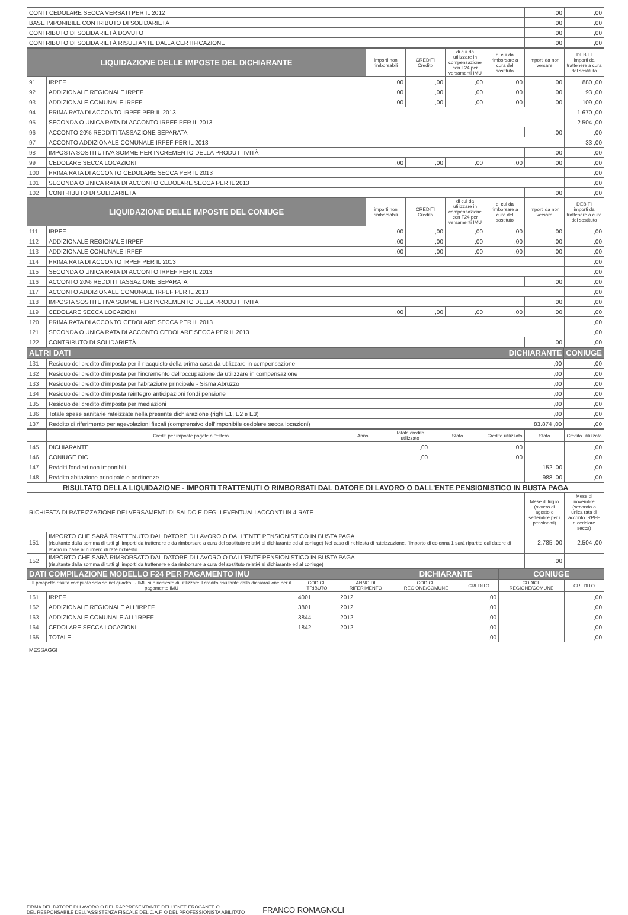| CONTI CEDOLARE SECCA VERSATI PER IL 2012 | ,00 | ,00 |
| BASE IMPONIBILE CONTRIBUTO DI SOLIDARIETÀ | ,00 | ,00 |
| CONTRIBUTO DI SOLIDARIETÀ DOVUTO | ,00 | ,00 |
| CONTRIBUTO DI SOLIDARIETÀ RISULTANTE DALLA CERTIFICAZIONE | ,00 | ,00 |
| LIQUIDAZIONE DELLE IMPOSTE DEL DICHIARANTE | | importi non rimborsabili | CREDITI Credito | di cui da utilizzare in compensazione con F24 per versamenti IMU | di cui da rimborsare a cura del sostituto | importi da non versare | DEBITI importi da trattenere a cura del sostituto |
| --- | --- | --- | --- | --- | --- | --- | --- |
| 91 | IRPEF | ,00 | ,00 | ,00 | ,00 | ,00 | 880 ,00 |
| 92 | ADDIZIONALE REGIONALE IRPEF | ,00 | ,00 | ,00 | ,00 | ,00 | 93 ,00 |
| 93 | ADDIZIONALE COMUNALE IRPEF | ,00 | ,00 | ,00 | ,00 | ,00 | 109 ,00 |
| 94 | PRIMA RATA DI ACCONTO IRPEF PER IL 2013 | | | | | | 1.670 ,00 |
| 95 | SECONDA O UNICA RATA DI ACCONTO IRPEF PER IL 2013 | | | | | | 2.504 ,00 |
| 96 | ACCONTO 20% REDDITI TASSAZIONE SEPARATA | | | | | ,00 | ,00 |
| 97 | ACCONTO ADDIZIONALE COMUNALE IRPEF PER IL 2013 | | | | | | 33 ,00 |
| 98 | IMPOSTA SOSTITUTIVA SOMME PER INCREMENTO DELLA PRODUTTIVITÀ | | | | | ,00 | ,00 |
| 99 | CEDOLARE SECCA LOCAZIONI | ,00 | ,00 | ,00 | ,00 | ,00 | ,00 |
| 100 | PRIMA RATA DI ACCONTO CEDOLARE SECCA PER IL 2013 | | | | | | ,00 |
| 101 | SECONDA O UNICA RATA DI ACCONTO CEDOLARE SECCA PER IL 2013 | | | | | | ,00 |
| 102 | CONTRIBUTO DI SOLIDARIETÀ | | | | | ,00 | ,00 |
| LIQUIDAZIONE DELLE IMPOSTE DEL CONIUGE | | importi non rimborsabili | CREDITI Credito | di cui da utilizzare in compensazione con F24 per versamenti IMU | di cui da rimborsare a cura del sostituto | importi da non versare | DEBITI importi da trattenere a cura del sostituto |
| 111 | IRPEF | ,00 | ,00 | ,00 | ,00 | ,00 | ,00 |
| 112 | ADDIZIONALE REGIONALE IRPEF | ,00 | ,00 | ,00 | ,00 | ,00 | ,00 |
| 113 | ADDIZIONALE COMUNALE IRPEF | ,00 | ,00 | ,00 | ,00 | ,00 | ,00 |
| 114 | PRIMA RATA DI ACCONTO IRPEF PER IL 2013 | | | | | | ,00 |
| 115 | SECONDA O UNICA RATA DI ACCONTO IRPEF PER IL 2013 | | | | | | ,00 |
| 116 | ACCONTO 20% REDDITI TASSAZIONE SEPARATA | | | | | ,00 | ,00 |
| 117 | ACCONTO ADDIZIONALE COMUNALE IRPEF PER IL 2013 | | | | | | ,00 |
| 118 | IMPOSTA SOSTITUTIVA SOMME PER INCREMENTO DELLA PRODUTTIVITÀ | | | | | ,00 | ,00 |
| 119 | CEDOLARE SECCA LOCAZIONI | ,00 | ,00 | ,00 | ,00 | ,00 | ,00 |
| 120 | PRIMA RATA DI ACCONTO CEDOLARE SECCA PER IL 2013 | | | | | | ,00 |
| 121 | SECONDA O UNICA RATA DI ACCONTO CEDOLARE SECCA PER IL 2013 | | | | | | ,00 |
| 122 | CONTRIBUTO DI SOLIDARIETÀ | | | | | ,00 | ,00 |
| ALTRI DATI | | DICHIARANTE | CONIUGE |
| --- | --- | --- | --- |
| 131 | Residuo del credito d'imposta per il riacquisto della prima casa da utilizzare in compensazione | ,00 | ,00 |
| 132 | Residuo del credito d'imposta per l'incremento dell'occupazione da utilizzare in compensazione | ,00 | ,00 |
| 133 | Residuo del credito d'imposta per l'abitazione principale - Sisma Abruzzo | ,00 | ,00 |
| 134 | Residuo del credito d'imposta reintegro anticipazioni fondi pensione | ,00 | ,00 |
| 135 | Residuo del credito d'imposta per mediazioni | ,00 | ,00 |
| 136 | Totale spese sanitarie rateizzate nella presente dichiarazione (righi E1, E2 e E3) | ,00 | ,00 |
| 137 | Reddito di riferimento per agevolazioni fiscali (comprensivo dell'imponibile cedolare secca locazioni) | 83.874 ,00 | ,00 |
| | Crediti per imposte pagate all'estero | Anno | Totale credito utilizzato | Stato | Credito utilizzato | Stato | Credito utilizzato |
| --- | --- | --- | --- | --- | --- | --- | --- |
| 145 | DICHIARANTE | | ,00 | | ,00 | | ,00 |
| 146 | CONIUGE DIC. | | ,00 | | ,00 | | ,00 |
| 147 | Redditi fondiari non imponibili | | | | | 152 ,00 | ,00 |
| 148 | Reddito abitazione principale e pertinenze | | | | | 988 ,00 | ,00 |
| RISULTATO DELLA LIQUIDAZIONE - IMPORTI TRATTENUTI O RIMBORSATI DAL DATORE DI LAVORO O DALL'ENTE PENSIONISTICO IN BUSTA PAGA | | | |
| --- | --- | --- | --- |
| RICHIESTA DI RATEIZZAZIONE DEI VERSAMENTI DI SALDO E DEGLI EVENTUALI ACCONTI IN 4 RATE | | Mese di luglio (ovvero di agosto o settembre per i pensionati) | Mese di novembre (seconda o unica rata di acconto IRPEF e cedolare secca) |
| 151 | IMPORTO CHE SARÀ TRATTENUTO DAL DATORE DI LAVORO O DALL'ENTE PENSIONISTICO IN BUSTA PAGA (risultante dalla somma di tutti gli importi da trattenere e da rimborsare a cura del sostituto relativi al dichiarante ed al coniuge) Nel caso di richiesta di rateizzazione, l'importo di colonna 1 sarà ripartito dal datore di lavoro in base al numero di rate richiesto | 2.785 ,00 | 2.504 ,00 |
| 152 | IMPORTO CHE SARÀ RIMBORSATO DAL DATORE DI LAVORO O DALL'ENTE PENSIONISTICO IN BUSTA PAGA (risultante dalla somma di tutti gli importi da trattenere e da rimborsare a cura del sostituto relativi al dichiarante ed al coniuge) | ,00 | |
| DATI COMPILAZIONE MODELLO F24 PER PAGAMENTO IMU | | | | DICHIARANTE | | CONIUGE | |
| --- | --- | --- | --- | --- | --- | --- | --- |
| Il prospetto risulta compilato solo se nel quadro I - IMU si è richiesto di utilizzare il credito risultante dalla dichiarazione per il pagamento IMU | | CODICE TRIBUTO | ANNO DI RIFERIMENTO | CODICE REGIONE/COMUNE | CREDITO | CODICE REGIONE/COMUNE | CREDITO |
| 161 | IRPEF | 4001 | 2012 | | ,00 | | ,00 |
| 162 | ADDIZIONALE REGIONALE ALL'IRPEF | 3801 | 2012 | | ,00 | | ,00 |
| 163 | ADDIZIONALE COMUNALE ALL'IRPEF | 3844 | 2012 | | ,00 | | ,00 |
| 164 | CEDOLARE SECCA LOCAZIONI | 1842 | 2012 | | ,00 | | ,00 |
| 165 | TOTALE | | | | ,00 | | ,00 |
MESSAGGI
FIRMA DEL DATORE DI LAVORO O DEL RAPPRESENTANTE DELL'ENTE EROGANTE O
DEL RESPONSABILE DELL'ASSISTENZA FISCALE DEL C.A.F. O DEL PROFESSIONISTA ABILITATO
FRANCO ROMAGNOLI